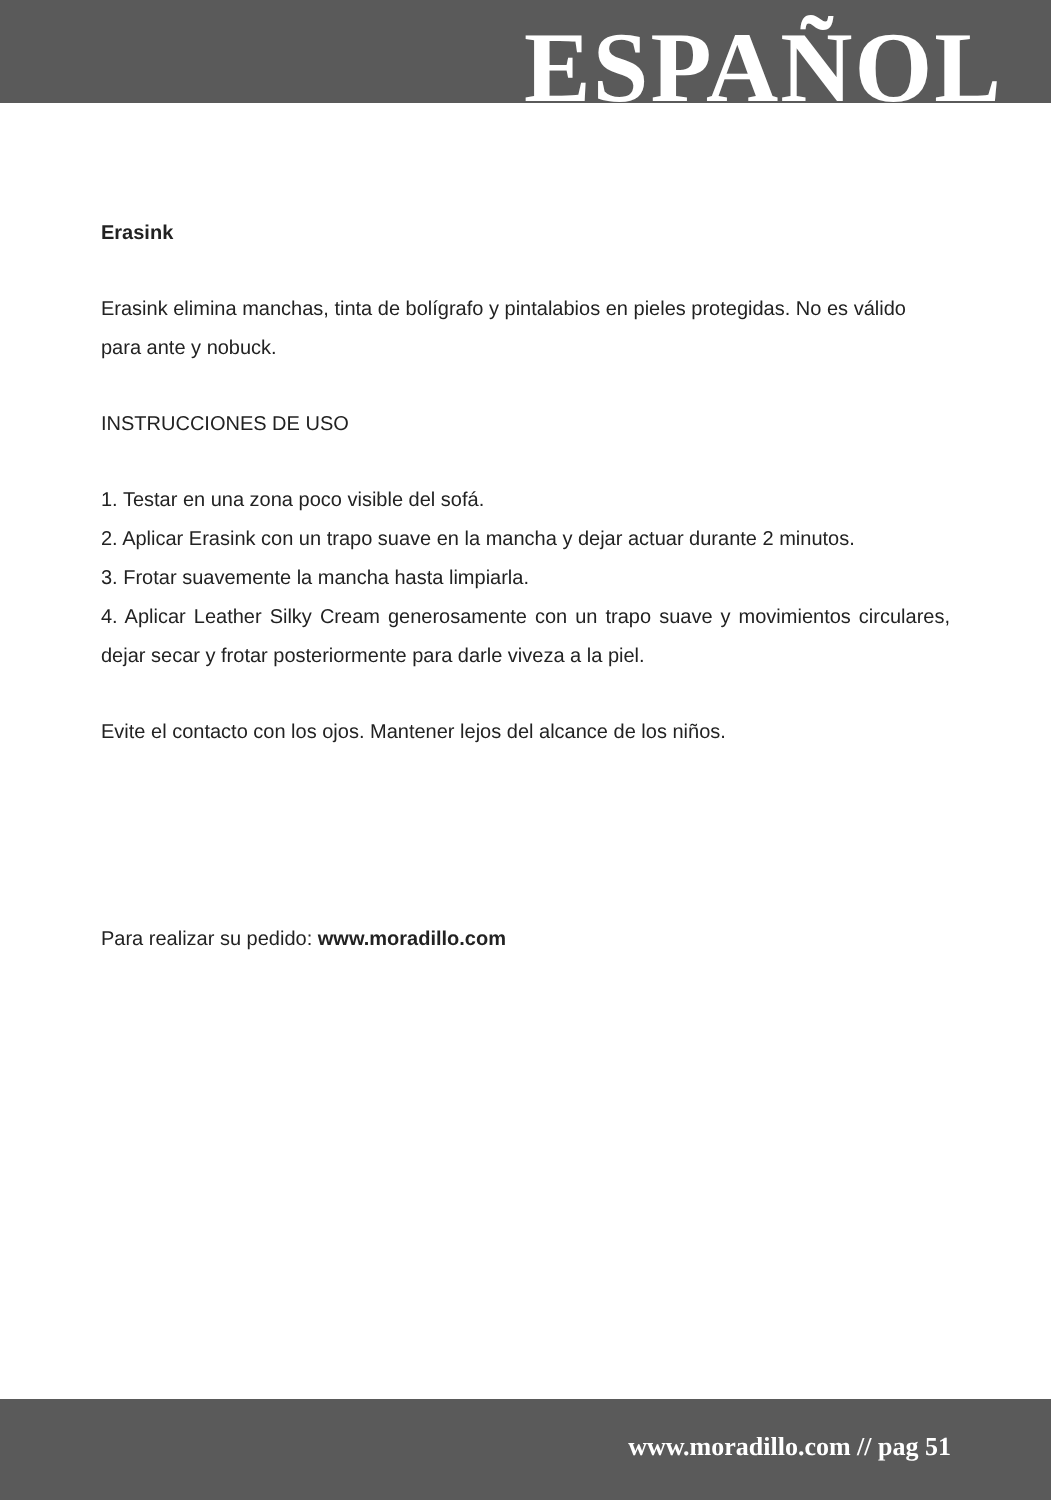ESPAÑOL
Erasink
Erasink elimina manchas, tinta de bolígrafo y pintalabios en pieles protegidas. No es válido para ante y nobuck.
INSTRUCCIONES DE USO
1. Testar en una zona poco visible del sofá.
2. Aplicar Erasink con un trapo suave en la mancha y dejar actuar durante 2 minutos.
3. Frotar suavemente la mancha hasta limpiarla.
4. Aplicar Leather Silky Cream generosamente con un trapo suave y movimientos circulares, dejar secar y frotar posteriormente para darle viveza a la piel.
Evite el contacto con los ojos. Mantener lejos del alcance de los niños.
Para realizar su pedido: www.moradillo.com
www.moradillo.com // pag 51